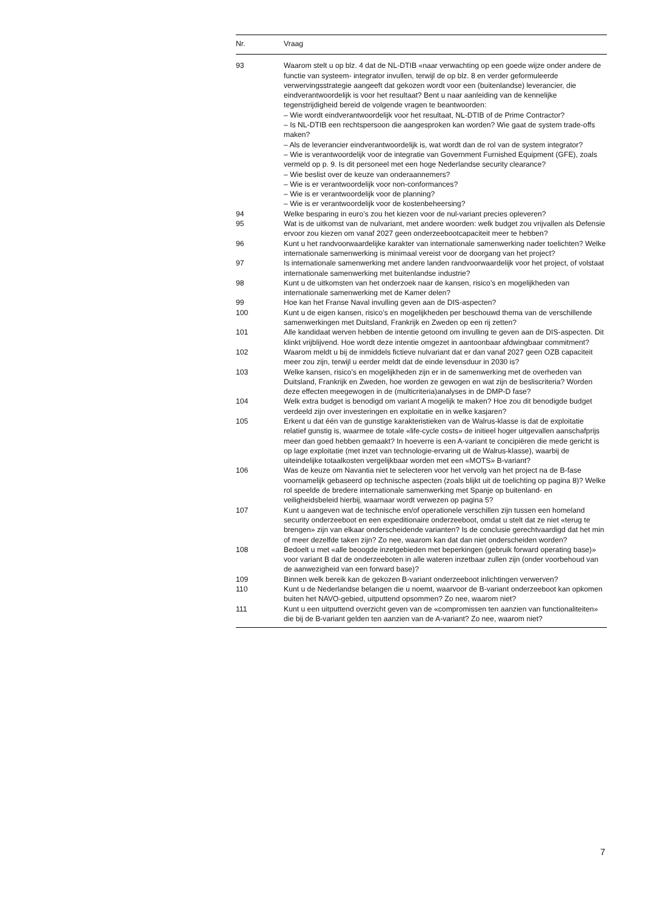| Nr. | Vraag |
| --- | --- |
| 93 | Waarom stelt u op blz. 4 dat de NL-DTIB «naar verwachting op een goede wijze onder andere de functie van systeem- integrator invullen, terwijl de op blz. 8 en verder geformuleerde verwervingsstrategie aangeeft dat gekozen wordt voor een (buitenlandse) leverancier, die eindverantwoordelijk is voor het resultaat? Bent u naar aanleiding van de kennelijke tegenstrijdigheid bereid de volgende vragen te beantwoorden: – Wie wordt eindverantwoordelijk voor het resultaat, NL-DTIB of de Prime Contractor? – Is NL-DTIB een rechtspersoon die aangesproken kan worden? Wie gaat de system trade-offs maken? – Als de leverancier eindverantwoordelijk is, wat wordt dan de rol van de system integrator? – Wie is verantwoordelijk voor de integratie van Government Furnished Equipment (GFE), zoals vermeld op p. 9. Is dit personeel met een hoge Nederlandse security clearance? – Wie beslist over de keuze van onderaannemers? – Wie is er verantwoordelijk voor non-conformances? – Wie is er verantwoordelijk voor de planning? – Wie is er verantwoordelijk voor de kostenbeheersing? |
| 94 | Welke besparing in euro’s zou het kiezen voor de nul-variant precies opleveren? |
| 95 | Wat is de uitkomst van de nulvariant, met andere woorden: welk budget zou vrijvallen als Defensie ervoor zou kiezen om vanaf 2027 geen onderzeebootcapaciteit meer te hebben? |
| 96 | Kunt u het randvoorwaardelijke karakter van internationale samenwerking nader toelichten? Welke internationale samenwerking is minimaal vereist voor de doorgang van het project? |
| 97 | Is internationale samenwerking met andere landen randvoorwaardelijk voor het project, of volstaat internationale samenwerking met buitenlandse industrie? |
| 98 | Kunt u de uitkomsten van het onderzoek naar de kansen, risico’s en mogelijkheden van internationale samenwerking met de Kamer delen? |
| 99 | Hoe kan het Franse Naval invulling geven aan de DIS-aspecten? |
| 100 | Kunt u de eigen kansen, risico’s en mogelijkheden per beschouwd thema van de verschillende samenwerkingen met Duitsland, Frankrijk en Zweden op een rij zetten? |
| 101 | Alle kandidaat werven hebben de intentie getoond om invulling te geven aan de DIS-aspecten. Dit klinkt vrijblijvend. Hoe wordt deze intentie omgezet in aantoonbaar afdwingbaar commitment? |
| 102 | Waarom meldt u bij de inmiddels fictieve nulvariant dat er dan vanaf 2027 geen OZB capaciteit meer zou zijn, terwijl u eerder meldt dat de einde levensduur in 2030 is? |
| 103 | Welke kansen, risico’s en mogelijkheden zijn er in de samenwerking met de overheden van Duitsland, Frankrijk en Zweden, hoe worden ze gewogen en wat zijn de besliscriteria? Worden deze effecten meegewogen in de (multicriteria)analyses in de DMP-D fase? |
| 104 | Welk extra budget is benodigd om variant A mogelijk te maken? Hoe zou dit benodigde budget verdeeld zijn over investeringen en exploitatie en in welke kasjaren? |
| 105 | Erkent u dat één van de gunstige karakteristieken van de Walrus-klasse is dat de exploitatie relatief gunstig is, waarmee de totale «life-cycle costs» de initieel hoger uitgevallen aanschafprijs meer dan goed hebben gemaakt? In hoeverre is een A-variant te concipiëren die mede gericht is op lage exploitatie (met inzet van technologie-ervaring uit de Walrus-klasse), waarbij de uiteindelijke totaalkosten vergelijkbaar worden met een «MOTS» B-variant? |
| 106 | Was de keuze om Navantia niet te selecteren voor het vervolg van het project na de B-fase voornamelijk gebaseerd op technische aspecten (zoals blijkt uit de toelichting op pagina 8)? Welke rol speelde de bredere internationale samenwerking met Spanje op buitenland- en veiligheidsbeleid hierbij, waarnaar wordt verwezen op pagina 5? |
| 107 | Kunt u aangeven wat de technische en/of operationele verschillen zijn tussen een homeland security onderzeeboot en een expeditionaire onderzeeboot, omdat u stelt dat ze niet «terug te brengen» zijn van elkaar onderscheidende varianten? Is de conclusie gerechtvaardigd dat het min of meer dezelfde taken zijn? Zo nee, waarom kan dat dan niet onderscheiden worden? |
| 108 | Bedoelt u met «alle beoogde inzetgebieden met beperkingen (gebruik forward operating base)» voor variant B dat de onderzeeboten in alle wateren inzetbaar zullen zijn (onder voorbehoud van de aanwezigheid van een forward base)? |
| 109 | Binnen welk bereik kan de gekozen B-variant onderzeeboot inlichtingen verwerven? |
| 110 | Kunt u de Nederlandse belangen die u noemt, waarvoor de B-variant onderzeeboot kan opkomen buiten het NAVO-gebied, uitputtend opsommen? Zo nee, waarom niet? |
| 111 | Kunt u een uitputtend overzicht geven van de «compromissen ten aanzien van functionaliteiten» die bij de B-variant gelden ten aanzien van de A-variant? Zo nee, waarom niet? |
7